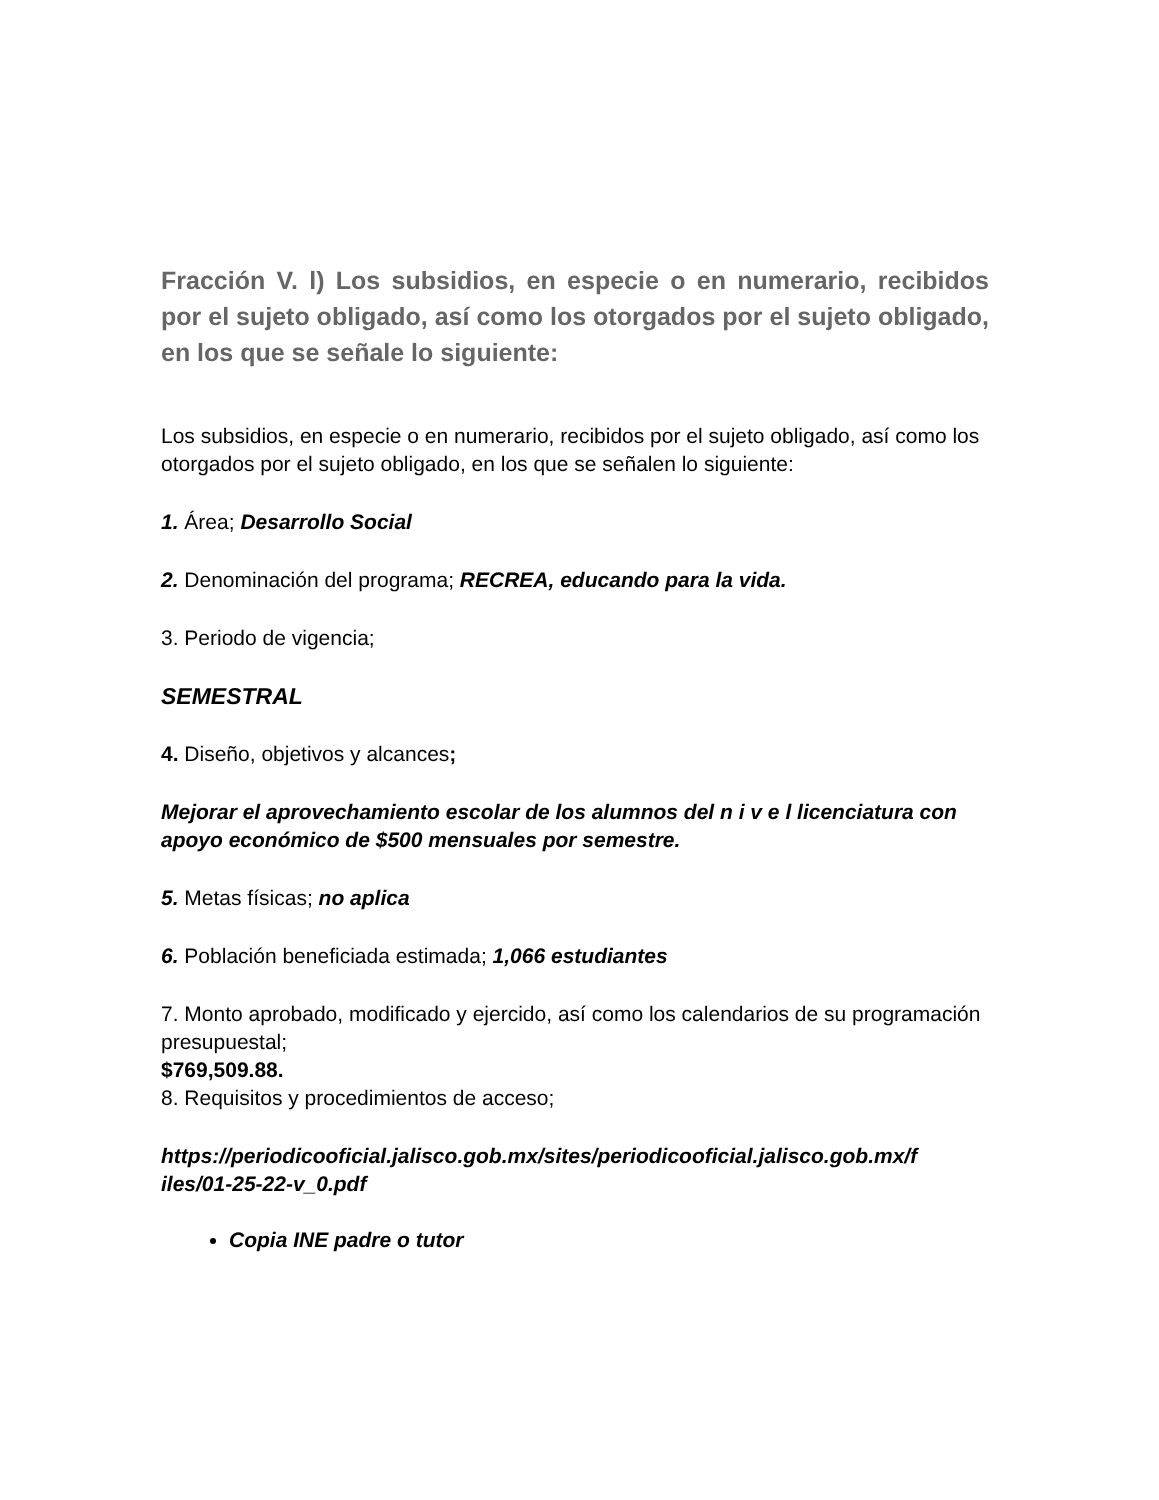Fracción V. l) Los subsidios, en especie o en numerario, recibidos por el sujeto obligado, así como los otorgados por el sujeto obligado, en los que se señale lo siguiente:
Los subsidios, en especie o en numerario, recibidos por el sujeto obligado, así como los otorgados por el sujeto obligado, en los que se señalen lo siguiente:
1. Área; Desarrollo Social
2. Denominación del programa; RECREA, educando para la vida.
3. Periodo de vigencia;
SEMESTRAL
4. Diseño, objetivos y alcances;
Mejorar el aprovechamiento escolar de los alumnos del n i v e l licenciatura con apoyo económico de $500 mensuales por semestre.
5. Metas físicas; no aplica
6. Población beneficiada estimada; 1,066 estudiantes
7. Monto aprobado, modificado y ejercido, así como los calendarios de su programación presupuestal;
$769,509.88.
8. Requisitos y procedimientos de acceso;
https://periodicooficial.jalisco.gob.mx/sites/periodicooficial.jalisco.gob.mx/f iles/01-25-22-v_0.pdf
Copia INE padre o tutor